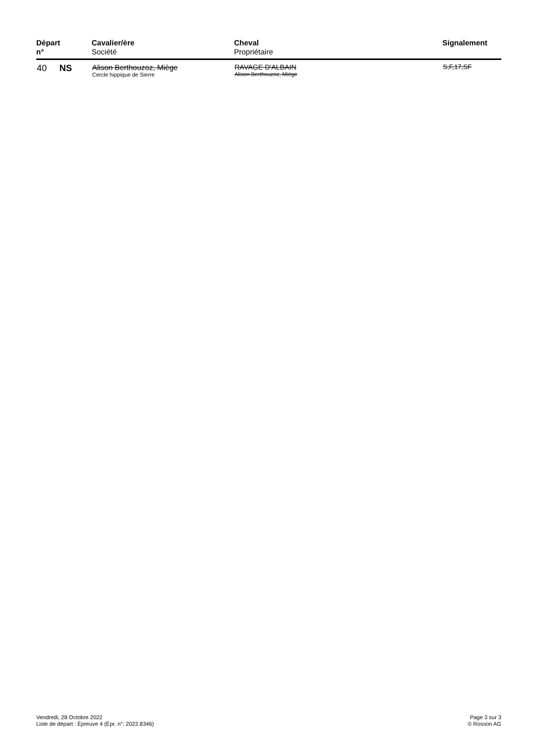| Départ n° | Cavalier/ère Société | Cheval Propriétaire | Signalement |
| --- | --- | --- | --- |
| 40 NS | Alison Berthouzoz, Miège Cercle hippique de Sierre | RAVAGE D'ALBAIN Alison Berthouzoz, Miège | S,F,17,SF |
Vendredi, 28 Octobre 2022
Liste de départ : Épreuve 4 (Épr. n°: 2022.8346)
Page 3 sur 3
© Rosson AG